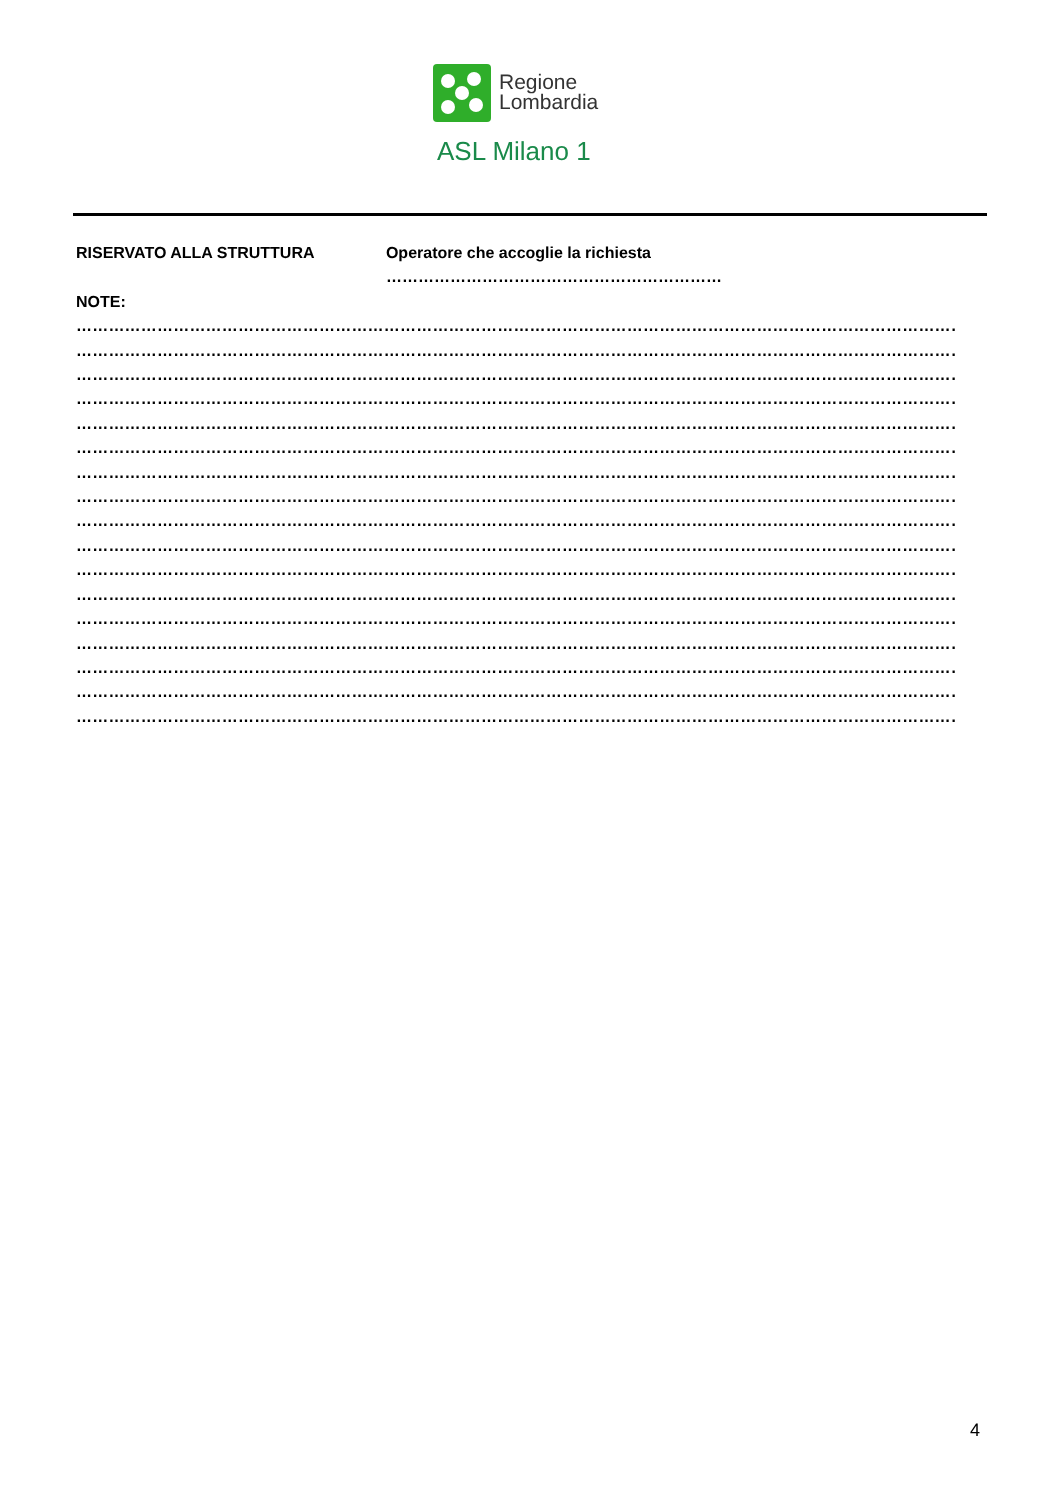Regione
Lombardia
ASL Milano 1
RISERVATO ALLA STRUTTURA Operatore che accoglie la richiesta ………………………………………………………
NOTE:
………………………………………………………………………………………………………………………………………………………………
………………………………………………………………………………………………………………………………………………………………
………………………………………………………………………………………………………………………………………………………………
………………………………………………………………………………………………………………………………………………………………
………………………………………………………………………………………………………………………………………………………………
………………………………………………………………………………………………………………………………………………………………
………………………………………………………………………………………………………………………………………………………………
………………………………………………………………………………………………………………………………………………………………
………………………………………………………………………………………………………………………………………………………………
………………………………………………………………………………………………………………………………………………………………
………………………………………………………………………………………………………………………………………………………………
………………………………………………………………………………………………………………………………………………………………
………………………………………………………………………………………………………………………………………………………………
………………………………………………………………………………………………………………………………………………………………
………………………………………………………………………………………………………………………………………………………………
………………………………………………………………………………………………………………………………………………………………
………………………………………………………………………………………………………………………………………………………………
4